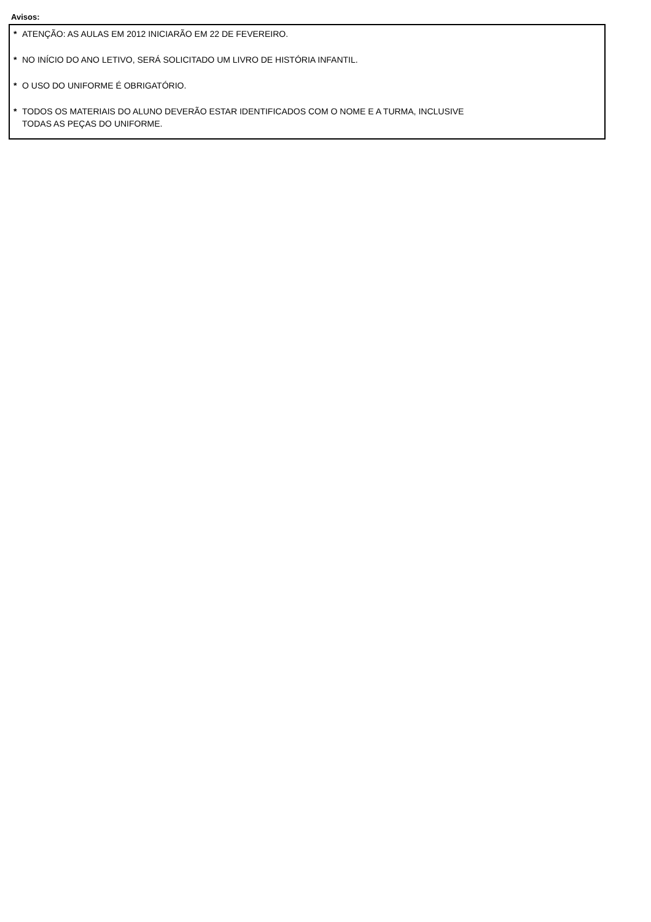Avisos:
* ATENÇÃO: AS AULAS EM 2012 INICIARÃO EM 22 DE FEVEREIRO.
* NO INÍCIO DO ANO LETIVO, SERÁ SOLICITADO UM LIVRO DE HISTÓRIA INFANTIL.
* O USO DO UNIFORME É OBRIGATÓRIO.
* TODOS OS MATERIAIS DO ALUNO DEVERÃO ESTAR IDENTIFICADOS COM O NOME E A TURMA, INCLUSIVE
TODAS AS PEÇAS DO UNIFORME.